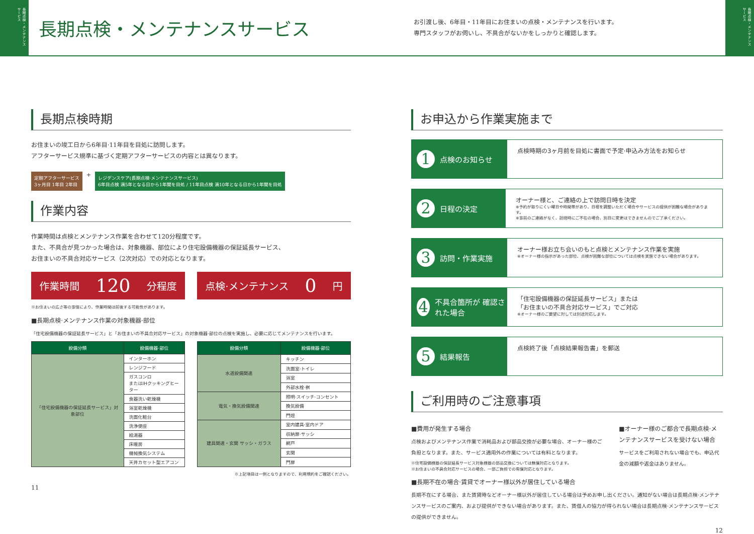長期点検・メンテナンスサービス
長期点検・メンテナンスサービス
お引渡し後、6年目・11年目にお住まいの点検・メンテナンスを行います。
専門スタッフがお伺いし、不具合がないかをしっかりと確認します。
長期点検・メンテナンスサービス
長期点検時期
お住まいの竣工日から6年目·11年目を目処に訪問します。
アフターサービス規準に基づく定期アフターサービスの内容とは異なります。
定期アフターサービス
3ヶ月目 1年目 2年目
+
レジデンスケア(長期点検·メンテナンスサービス)
6年目点検 満5年となる日から1年間を目処 / 11年目点検 満10年となる日から1年間を目処
作業内容
作業時間は点検とメンテナンス作業を合わせて120分程度です。
また、不具合が見つかった場合は、対象機器、部位により住宅設備機器の保証延長サービス、
お住まいの不具合対応サービス（2次対応）での対応となります。
作業時間 120 分程度 点検·メンテナンス 0 円
※お住まいの広さ等の事情により、作業時間は前後する可能性があります。
■長期点検·メンテナンス作業の対象機器·部位
「住宅設備機器の保証延長サービス」と「お住まいの不具合対応サービス」の対象機器·部位の点検を実施し、必要に応じてメンテナンスを行います。
| 設備分類 | 設備機器·部位 |
| --- | --- |
| 「住宅設備機器の保証延長サービス」対象部位 | インターホン |
| | レンジフード |
| | ガスコンロ またはIHクッキングヒーター |
| | 食器洗い乾燥機 |
| | 浴室乾燥機 |
| | 洗面化粧台 |
| | 洗浄便座 |
| | 給湯器 |
| | 床暖房 |
| | 機械換気システム |
| | 天井カセット型エアコン |
| 設備分類 | 設備機器·部位 |
| --- | --- |
| 水道設備関連 | キッチン |
| | 洗面室·トイレ |
| | 浴室 |
| | 外部水栓·桝 |
| 電気・換気設備関連 | 照明·スイッチ·コンセント |
| | 換気設備 |
| | 門燈 |
| 建具関連・玄関 サッシ・ガラス | 室内建具·室内ドア |
| | 収納扉·サッシ |
| | 網戸 |
| | 玄関 |
| | 門扉 |
※上記項目は一例となりますので、利用規約をご確認ください。
11
お申込から作業実施まで
1 点検のお知らせ
点検時期の3ヶ月前を目処に書面で予定·申込み方法をお知らせ
2 日程の決定
オーナー様と、ご連絡の上で訪問日時を決定
※予約が取りにくい曜日や時間帯があり、日程を調整いただく場合やサービスの提供が困難な場合があります。
※事前のご連絡がなく、訪問時にご不在の場合、別日に変更はできませんのでご了承ください。
3 訪問・作業実施
オーナー様お立ち会いのもと点検とメンテナンス作業を実施
※オーナー様の指示があった部位、点検が困難な部位については点検を実施できない場合があります。
4 不具合箇所が 確認された場合
「住宅設備機器の保証延長サービス」または
「お住まいの不具合対応サービス」でご対応
※オーナー様のご要望に対しては別途対応します。
5 結果報告
点検終了後「点検結果報告書」を郵送
ご利用時のご注意事項
■費用が発生する場合
点検およびメンテナンス作業で消耗品および部品交換が必要な場合、オーナー様のご負担となります。また、サービス適用外の作業については有料となります。
※住宅設備機器の保証延長サービス対象機器の部品交換については無償対応となります。
※お住まいの不具合対応サービスの場合、一部ご負担での有償対応となります。
■オーナー様のご都合で長期点検·メンテナンスサービスを受けない場合
サービスをご利用されない場合でも、申込代金の減額や返金はありません。
■長期不在の場合·賃貸でオーナー様以外が居住している場合
長期不在にする場合、また賃貸時などオーナー様以外が居住している場合は予めお申し出ください。通知がない場合は長期点検·メンテナンスサービスのご案内、および提供ができない場合があります。また、賃借人の協力が得られない場合は長期点検·メンテナンスサービスの提供ができません。
12